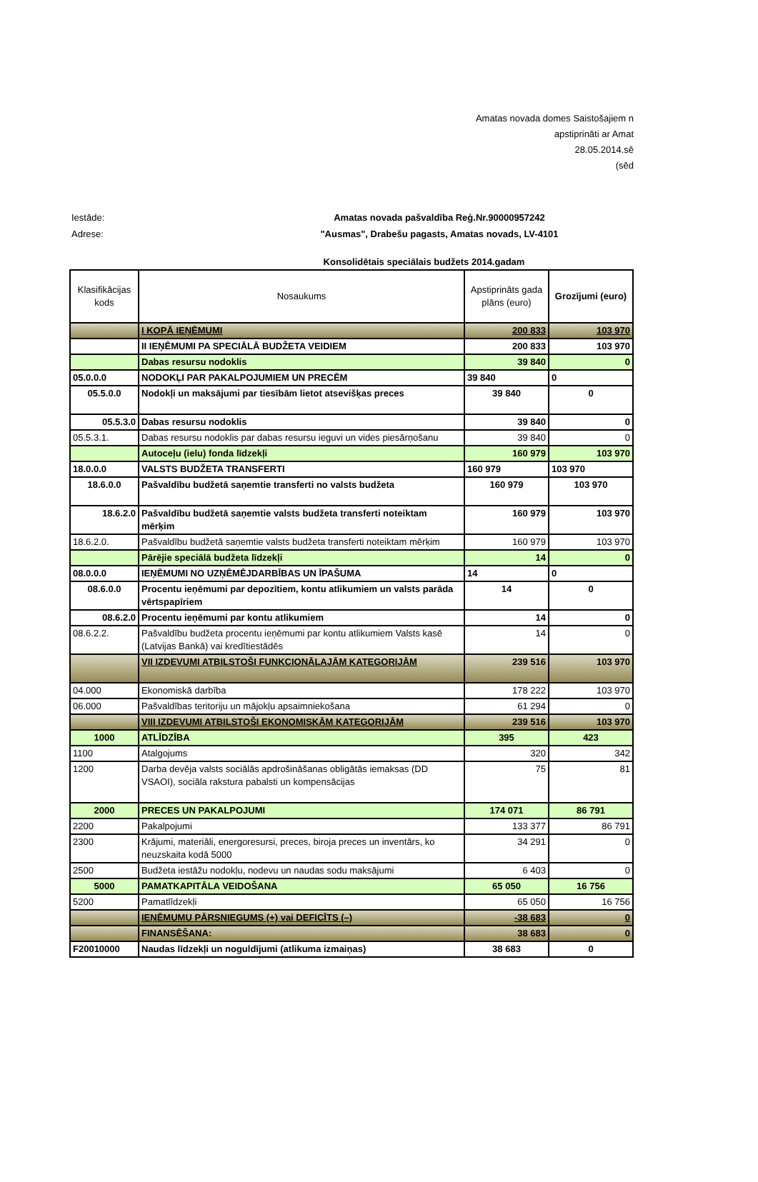Amatas novada domes Saistošajiem n
apstiprināti ar Amat
28.05.2014.sē
(sēd
Iestāde: Amatas novada pašvaldība Reģ.Nr.90000957242
Adrese: "Ausmas", Drabešu pagasts, Amatas novads, LV-4101
Konsolidētais speciālais budžets 2014.gadam
| Klasifikācijas kods | Nosaukums | Apstiprināts gada plāns (euro) | Grozījumi (euro) |
| --- | --- | --- | --- |
| | I KOPĀ IEŅĒMUMI | 200 833 | 103 970 |
| | II IEŅĒMUMI PA SPECIĀLĀ BUDŽETA VEIDIEM | 200 833 | 103 970 |
| | Dabas resursu nodoklis | 39 840 | 0 |
| 05.0.0.0 | NODOKĻI PAR PAKALPOJUMIEM UN PRECĒM | 39 840 | 0 |
| 05.5.0.0 | Nodokļi un maksājumi par tiesībām lietot atsevišķas preces | 39 840 | 0 |
| 05.5.3.0 | Dabas resursu nodoklis | 39 840 | 0 |
| 05.5.3.1. | Dabas resursu nodoklis par dabas resursu ieguvi un vides piesārņošanu | 39 840 | 0 |
| | Autoceļu (ielu) fonda līdzekļi | 160 979 | 103 970 |
| 18.0.0.0 | VALSTS BUDŽETA TRANSFERTI | 160 979 | 103 970 |
| 18.6.0.0 | Pašvaldību budžetā saņemtie transferti no valsts budžeta | 160 979 | 103 970 |
| 18.6.2.0 | Pašvaldību budžetā saņemtie valsts budžeta transferti noteiktam mērķim | 160 979 | 103 970 |
| 18.6.2.0. | Pašvaldību budžetā saņemtie valsts budžeta transferti noteiktam mērķim | 160 979 | 103 970 |
| | Pārējie speciālā budžeta līdzekļi | 14 | 0 |
| 08.0.0.0 | IEŅĒMUMI NO UZŅĒMĒJDARBĪBAS UN ĪPAŠUMA | 14 | 0 |
| 08.6.0.0 | Procentu ieņēmumi par depozītiem, kontu atlikumiem un valsts parāda vērtspapīriem | 14 | 0 |
| 08.6.2.0 | Procentu ieņēmumi par kontu atlikumiem | 14 | 0 |
| 08.6.2.2. | Pašvaldību budžeta procentu ieņēmumi par kontu atlikumiem Valsts kasē (Latvijas Bankā) vai kredītiestādēs | 14 | 0 |
| | VII IZDEVUMI ATBILSTOŠI FUNKCIONĀLAJĀM KATEGORIJĀM | 239 516 | 103 970 |
| 04.000 | Ekonomiskā darbība | 178 222 | 103 970 |
| 06.000 | Pašvaldības teritoriju un mājokļu apsaimniekošana | 61 294 | 0 |
| | VIII IZDEVUMI ATBILSTOŠI EKONOMISKĀM KATEGORIJĀM | 239 516 | 103 970 |
| 1000 | ATLĪDZĪBA | 395 | 423 |
| 1100 | Atalgojums | 320 | 342 |
| 1200 | Darba devēja valsts sociālās apdrošināšanas obligātās iemaksas (DD VSAOI), sociāla rakstura pabalsti un kompensācijas | 75 | 81 |
| 2000 | PRECES UN PAKALPOJUMI | 174 071 | 86 791 |
| 2200 | Pakalpojumi | 133 377 | 86 791 |
| 2300 | Krājumi, materiāli, energoresursi, preces, biroja preces un inventārs, ko neuzskaita kodā 5000 | 34 291 | 0 |
| 2500 | Budžeta iestāžu nodokļu, nodevu un naudas sodu maksājumi | 6 403 | 0 |
| 5000 | PAMATKAPITĀLA VEIDOŠANA | 65 050 | 16 756 |
| 5200 | Pamatlīdzekļi | 65 050 | 16 756 |
| | IEŅĒMUMU PĀRSNIEGUMS (+) vai DEFICĪTS (–) | -38 683 | 0 |
| | FINANSĒŠANA: | 38 683 | 0 |
| F20010000 | Naudas līdzekļi un noguldījumi (atlikuma izmaiņas) | 38 683 | 0 |